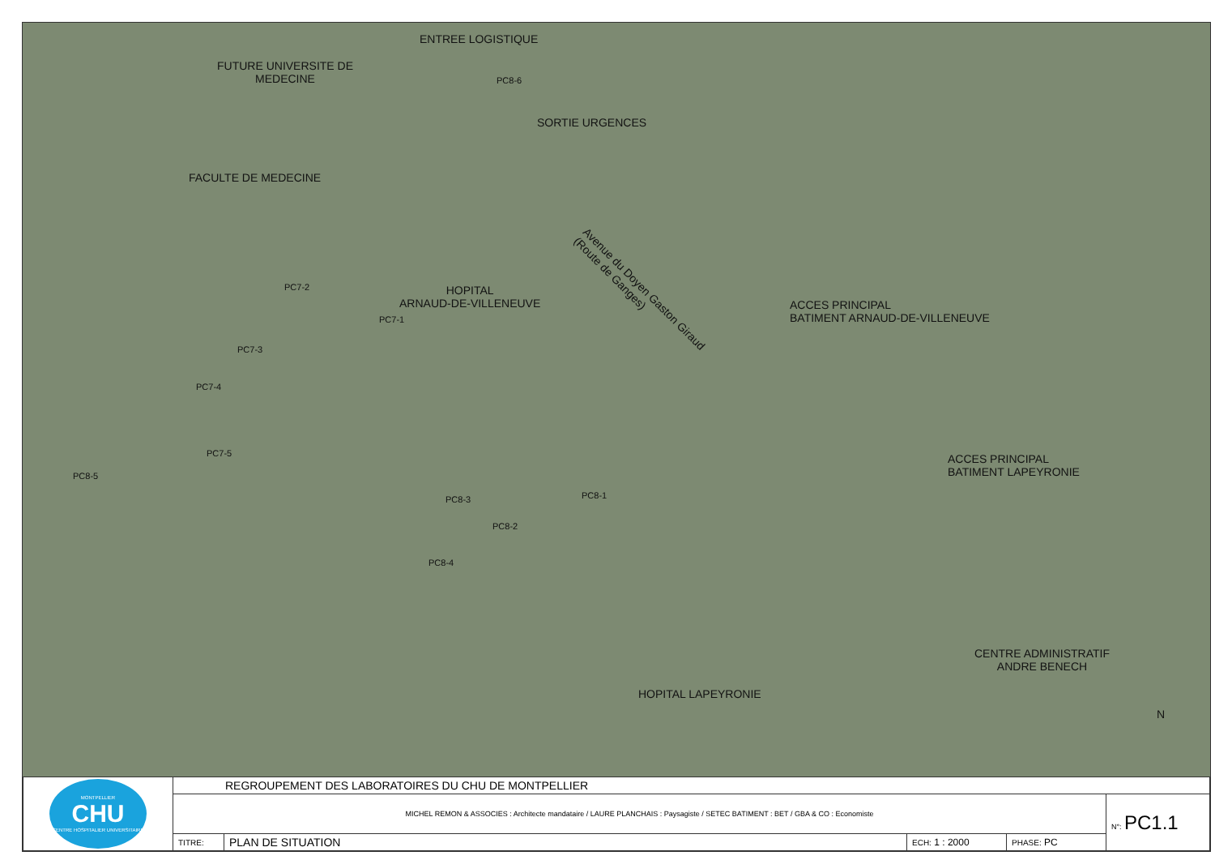ENTREE LOGISTIQUE
FUTURE UNIVERSITE DE
MEDECINE
PC8-6
SORTIE URGENCES
FACULTE DE MEDECINE
Avenue du Doyen Gaston Giraud
(Route de Ganges)
PC7-2
HOPITAL
ARNAUD-DE-VILLENEUVE
ACCES PRINCIPAL
BATIMENT ARNAUD-DE-VILLENEUVE
PC7-1
PC7-3
PC7-4
PC7-5
ACCES PRINCIPAL
BATIMENT LAPEYRONIE
PC8-5
PC8-3 PC8-1
PC8-2
PC8-4
CENTRE ADMINISTRATIF
ANDRE BENECH
HOPITAL LAPEYRONIE
N
| MONTPELLIER CHU CENTRE HOSPITALIER UNIVERSITAIRE | REGROUPEMENT DES LABORATOIRES DU CHU DE MONTPELLIER | | | | |
| | MICHEL REMON & ASSOCIES : Architecte mandataire / LAURE PLANCHAIS : Paysagiste / SETEC BATIMENT : BET / GBA & CO : Economiste | | | | N°: PC1.1 |
| | TITRE: | PLAN DE SITUATION | ECH: 1 : 2000 | PHASE: PC | |